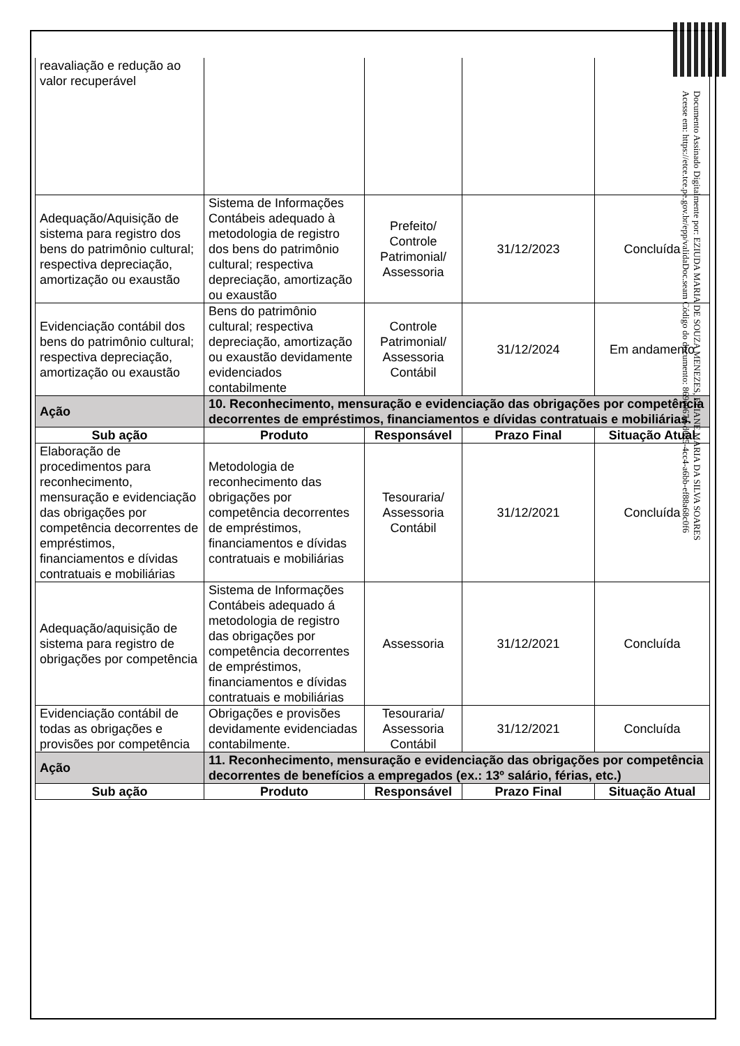| reavaliação e redução ao valor recuperável | | | | |
| Adequação/Aquisição de sistema para registro dos bens do patrimônio cultural; respectiva depreciação, amortização ou exaustão | Sistema de Informações Contábeis adequado à metodologia de registro dos bens do patrimônio cultural; respectiva depreciação, amortização ou exaustão | Prefeito/ Controle Patrimonial/ Assessoria | 31/12/2023 | Concluída |
| Evidenciação contábil dos bens do patrimônio cultural; respectiva depreciação, amortização ou exaustão | Bens do patrimônio cultural; respectiva depreciação, amortização ou exaustão devidamente evidenciados contabilmente | Controle Patrimonial/ Assessoria Contábil | 31/12/2024 | Em andamento |
| Ação | 10. Reconhecimento, mensuração e evidenciação das obrigações por competência decorrentes de empréstimos, financiamentos e dívidas contratuais e mobiliárias. | | | |
| Sub ação | Produto | Responsável | Prazo Final | Situação Atual |
| Elaboração de procedimentos para reconhecimento, mensuração e evidenciação das obrigações por competência decorrentes de empréstimos, financiamentos e dívidas contratuais e mobiliárias | Metodologia de reconhecimento das obrigações por competência decorrentes de empréstimos, financiamentos e dívidas contratuais e mobiliárias | Tesouraria/ Assessoria Contábil | 31/12/2021 | Concluída |
| Adequação/aquisição de sistema para registro de obrigações por competência | Sistema de Informações Contábeis adequado á metodologia de registro das obrigações por competência decorrentes de empréstimos, financiamentos e dívidas contratuais e mobiliárias | Assessoria | 31/12/2021 | Concluída |
| Evidenciação contábil de todas as obrigações e provisões por competência | Obrigações e provisões devidamente evidenciadas contabilmente. | Tesouraria/ Assessoria Contábil | 31/12/2021 | Concluída |
| Ação | 11. Reconhecimento, mensuração e evidenciação das obrigações por competência decorrentes de benefícios a empregados (ex.: 13º salário, férias, etc.) | | | |
| Sub ação | Produto | Responsável | Prazo Final | Situação Atual |
Documento Assinado Digitalmente por: EZIUDA MARIA DE SOUZA MENEZES, ELIANE MARIA DA SILVA SOARES
Acesse em: https://etce.tce.pe.gov.br/epp/validaDoc.seam Código do documento: 869e067d-d685-4cc4-a6bb-ef88a68c0f6